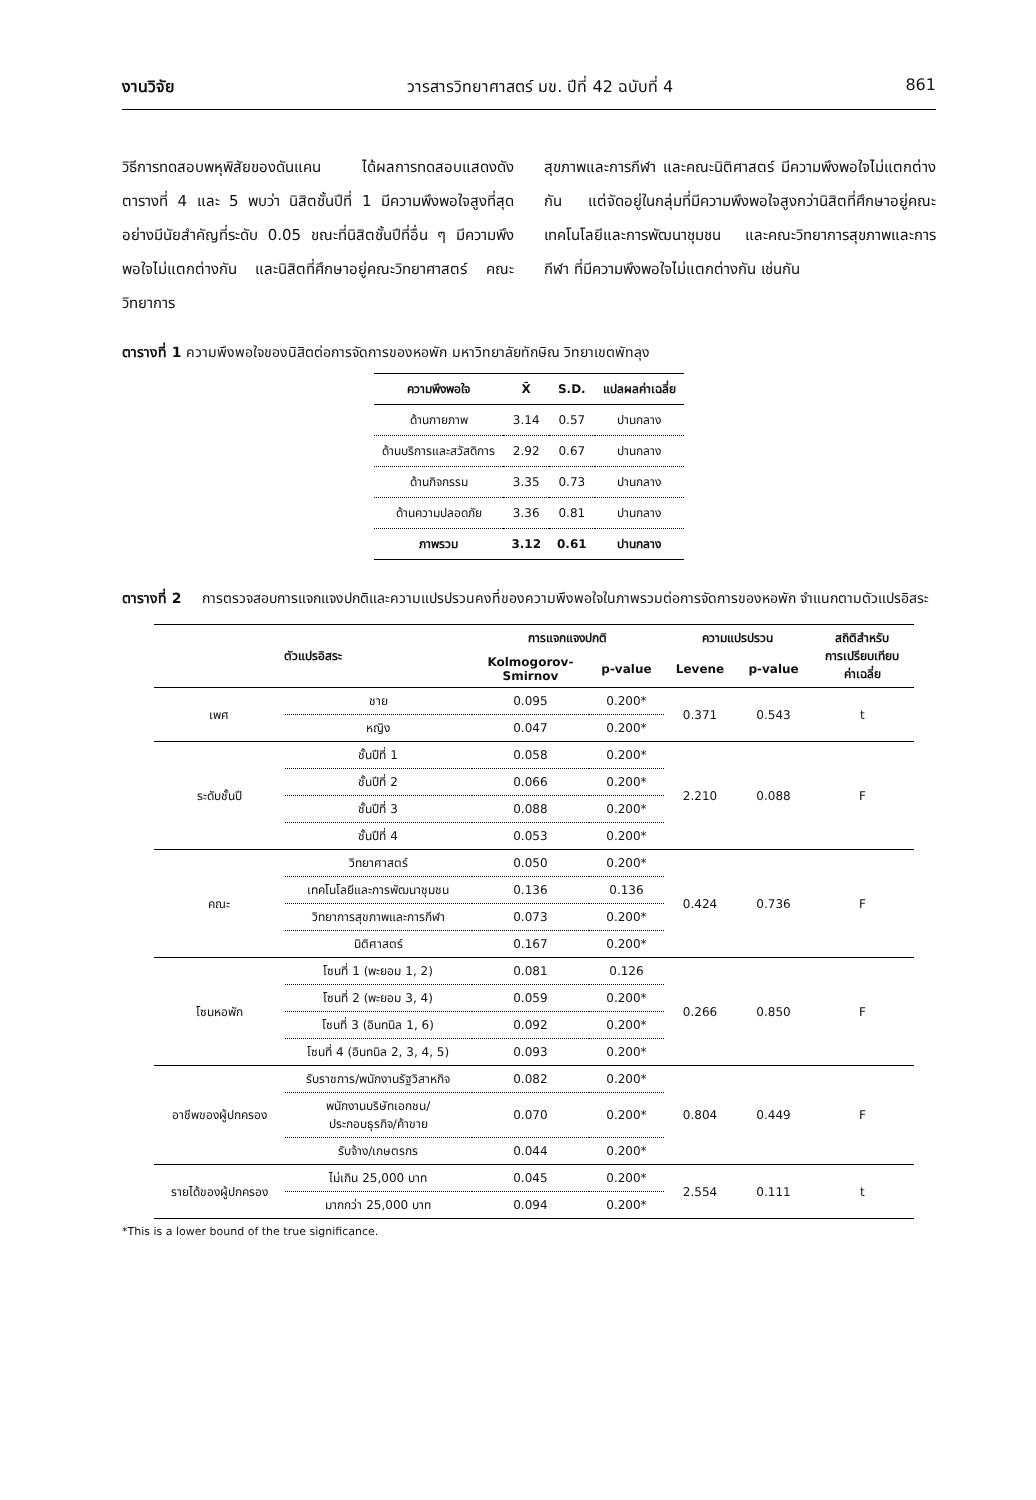งานวิจัย วารสารวิทยาศาสตร์ มข. ปีที่ 42 ฉบับที่ 4 861
วิธีการทดสอบพหุพิสัยของดันแคน ได้ผลการทดสอบแสดงดังตารางที่ 4 และ 5 พบว่า นิสิตชั้นปีที่ 1 มีความพึงพอใจสูงที่สุด อย่างมีนัยสำคัญที่ระดับ 0.05 ขณะที่นิสิตชั้นปีที่อื่น ๆ มีความพึงพอใจไม่แตกต่างกัน และนิสิตที่ศึกษาอยู่คณะวิทยาศาสตร์ คณะวิทยาการ
สุขภาพและการกีฬา และคณะนิติศาสตร์ มีความพึงพอใจไม่แตกต่างกัน แต่จัดอยู่ในกลุ่มที่มีความพึงพอใจสูงกว่านิสิตที่ศึกษาอยู่คณะเทคโนโลยีและการพัฒนาชุมชน และคณะวิทยาการสุขภาพและการกีฬา ที่มีความพึงพอใจไม่แตกต่างกัน เช่นกัน
ตารางที่ 1 ความพึงพอใจของนิสิตต่อการจัดการของหอพัก มหาวิทยาลัยทักษิณ วิทยาเขตพัทลุง
| ความพึงพอใจ | X̄ | S.D. | แปลผลค่าเฉลี่ย |
| --- | --- | --- | --- |
| ด้านกายภาพ | 3.14 | 0.57 | ปานกลาง |
| ด้านบริการและสวัสดิการ | 2.92 | 0.67 | ปานกลาง |
| ด้านกิจกรรม | 3.35 | 0.73 | ปานกลาง |
| ด้านความปลอดภัย | 3.36 | 0.81 | ปานกลาง |
| ภาพรวม | 3.12 | 0.61 | ปานกลาง |
ตารางที่ 2 การตรวจสอบการแจกแจงปกติและความแปรปรวนคงที่ของความพึงพอใจในภาพรวมต่อการจัดการของหอพัก จำแนกตามตัวแปรอิสระ
| ตัวแปรอิสระ | | การแจกแจงปกติ | | ความแปรปรวน | | สถิติสำหรับ การเปรียบเทียบ ค่าเฉลี่ย |
| --- | --- | --- | --- | --- | --- | --- |
| | | Kolmogorov- Smirnov | p-value | Levene | p-value | |
| เพศ | ชาย | 0.095 | 0.200* | 0.371 | 0.543 | t |
| | หญิง | 0.047 | 0.200* | | | |
| ระดับชั้นปี | ชั้นปีที่ 1 | 0.058 | 0.200* | 2.210 | 0.088 | F |
| | ชั้นปีที่ 2 | 0.066 | 0.200* | | | |
| | ชั้นปีที่ 3 | 0.088 | 0.200* | | | |
| | ชั้นปีที่ 4 | 0.053 | 0.200* | | | |
| คณะ | วิทยาศาสตร์ | 0.050 | 0.200* | 0.424 | 0.736 | F |
| | เทคโนโลยีและการพัฒนาชุมชน | 0.136 | 0.136 | | | |
| | วิทยาการสุขภาพและการกีฬา | 0.073 | 0.200* | | | |
| | นิติศาสตร์ | 0.167 | 0.200* | | | |
| โซนหอพัก | โซนที่ 1 (พะยอม 1, 2) | 0.081 | 0.126 | 0.266 | 0.850 | F |
| | โซนที่ 2 (พะยอม 3, 4) | 0.059 | 0.200* | | | |
| | โซนที่ 3 (อินทนิล 1, 6) | 0.092 | 0.200* | | | |
| | โซนที่ 4 (อินทนิล 2, 3, 4, 5) | 0.093 | 0.200* | | | |
| อาชีพของผู้ปกครอง | รับราชการ/พนักงานรัฐวิสาหกิจ | 0.082 | 0.200* | 0.804 | 0.449 | F |
| | พนักงานบริษัทเอกชน/ ประกอบธุรกิจ/ค้าขาย | 0.070 | 0.200* | | | |
| | รับจ้าง/เกษตรกร | 0.044 | 0.200* | | | |
| รายได้ของผู้ปกครอง | ไม่เกิน 25,000 บาท | 0.045 | 0.200* | 2.554 | 0.111 | t |
| | มากกว่า 25,000 บาท | 0.094 | 0.200* | | | |
*This is a lower bound of the true significance.